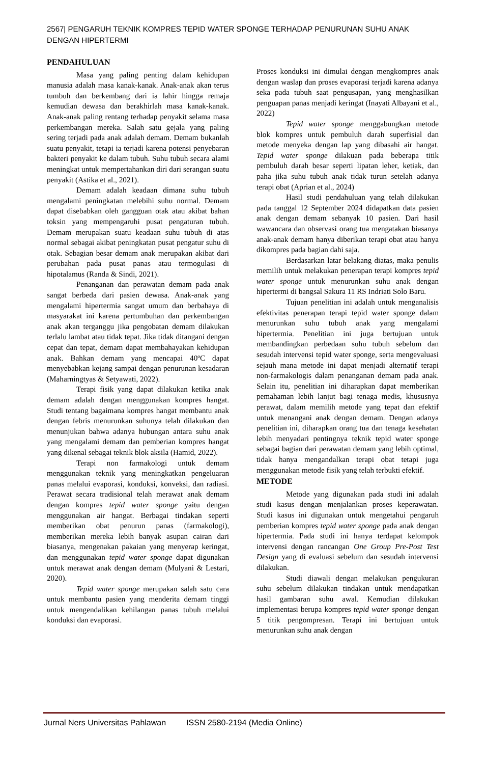2567| PENGARUH TEKNIK KOMPRES TEPID WATER SPONGE TERHADAP PENURUNAN SUHU ANAK DENGAN HIPERTERMI
PENDAHULUAN
Masa yang paling penting dalam kehidupan manusia adalah masa kanak-kanak. Anak-anak akan terus tumbuh dan berkembang dari ia lahir hingga remaja kemudian dewasa dan berakhirlah masa kanak-kanak. Anak-anak paling rentang terhadap penyakit selama masa perkembangan mereka. Salah satu gejala yang paling sering terjadi pada anak adalah demam. Demam bukanlah suatu penyakit, tetapi ia terjadi karena potensi penyebaran bakteri penyakit ke dalam tubuh. Suhu tubuh secara alami meningkat untuk mempertahankan diri dari serangan suatu penyakit (Astika et al., 2021).
Demam adalah keadaan dimana suhu tubuh mengalami peningkatan melebihi suhu normal. Demam dapat disebabkan oleh gangguan otak atau akibat bahan toksin yang mempengaruhi pusat pengaturan tubuh. Demam merupakan suatu keadaan suhu tubuh di atas normal sebagai akibat peningkatan pusat pengatur suhu di otak. Sebagian besar demam anak merupakan akibat dari perubahan pada pusat panas atau termogulasi di hipotalamus (Randa & Sindi, 2021).
Penanganan dan perawatan demam pada anak sangat berbeda dari pasien dewasa. Anak-anak yang mengalami hipertermia sangat umum dan berbahaya di masyarakat ini karena pertumbuhan dan perkembangan anak akan terganggu jika pengobatan demam dilakukan terlalu lambat atau tidak tepat. Jika tidak ditangani dengan cepat dan tepat, demam dapat membahayakan kehidupan anak. Bahkan demam yang mencapai 40ºC dapat menyebabkan kejang sampai dengan penurunan kesadaran (Maharningtyas & Setyawati, 2022).
Terapi fisik yang dapat dilakukan ketika anak demam adalah dengan menggunakan kompres hangat. Studi tentang bagaimana kompres hangat membantu anak dengan febris menurunkan suhunya telah dilakukan dan menunjukan bahwa adanya hubungan antara suhu anak yang mengalami demam dan pemberian kompres hangat yang dikenal sebagai teknik blok aksila (Hamid, 2022).
Terapi non farmakologi untuk demam menggunakan teknik yang meningkatkan pengeluaran panas melalui evaporasi, konduksi, konveksi, dan radiasi. Perawat secara tradisional telah merawat anak demam dengan kompres tepid water sponge yaitu dengan menggunakan air hangat. Berbagai tindakan seperti memberikan obat penurun panas (farmakologi), memberikan mereka lebih banyak asupan cairan dari biasanya, mengenakan pakaian yang menyerap keringat, dan menggunakan tepid water sponge dapat digunakan untuk merawat anak dengan demam (Mulyani & Lestari, 2020).
Tepid water sponge merupakan salah satu cara untuk membantu pasien yang menderita demam tinggi untuk mengendalikan kehilangan panas tubuh melalui konduksi dan evaporasi.
Proses konduksi ini dimulai dengan mengkompres anak dengan waslap dan proses evaporasi terjadi karena adanya seka pada tubuh saat pengusapan, yang menghasilkan penguapan panas menjadi keringat (Inayati Albayani et al., 2022)
Tepid water sponge menggabungkan metode blok kompres untuk pembuluh darah superfisial dan metode menyeka dengan lap yang dibasahi air hangat. Tepid water sponge dilakuan pada beberapa titik pembuluh darah besar seperti lipatan leher, ketiak, dan paha jika suhu tubuh anak tidak turun setelah adanya terapi obat (Aprian et al., 2024)
Hasil studi pendahuluan yang telah dilakukan pada tanggal 12 September 2024 didapatkan data pasien anak dengan demam sebanyak 10 pasien. Dari hasil wawancara dan observasi orang tua mengatakan biasanya anak-anak demam hanya diberikan terapi obat atau hanya dikompres pada bagian dahi saja.
Berdasarkan latar belakang diatas, maka penulis memilih untuk melakukan penerapan terapi kompres tepid water sponge untuk menurunkan suhu anak dengan hipertermi di bangsal Sakura 11 RS Indriati Solo Baru.
Tujuan penelitian ini adalah untuk menganalisis efektivitas penerapan terapi tepid water sponge dalam menurunkan suhu tubuh anak yang mengalami hipertermia. Penelitian ini juga bertujuan untuk membandingkan perbedaan suhu tubuh sebelum dan sesudah intervensi tepid water sponge, serta mengevaluasi sejauh mana metode ini dapat menjadi alternatif terapi non-farmakologis dalam penanganan demam pada anak. Selain itu, penelitian ini diharapkan dapat memberikan pemahaman lebih lanjut bagi tenaga medis, khususnya perawat, dalam memilih metode yang tepat dan efektif untuk menangani anak dengan demam. Dengan adanya penelitian ini, diharapkan orang tua dan tenaga kesehatan lebih menyadari pentingnya teknik tepid water sponge sebagai bagian dari perawatan demam yang lebih optimal, tidak hanya mengandalkan terapi obat tetapi juga menggunakan metode fisik yang telah terbukti efektif.
METODE
Metode yang digunakan pada studi ini adalah studi kasus dengan menjalankan proses keperawatan. Studi kasus ini digunakan untuk mengetahui pengaruh pemberian kompres tepid water sponge pada anak dengan hipertermia. Pada studi ini hanya terdapat kelompok intervensi dengan rancangan One Group Pre-Post Test Design yang di evaluasi sebelum dan sesudah intervensi dilakukan.
Studi diawali dengan melakukan pengukuran suhu sebelum dilakukan tindakan untuk mendapatkan hasil gambaran suhu awal. Kemudian dilakukan implementasi berupa kompres tepid water sponge dengan 5 titik pengompresan. Terapi ini bertujuan untuk menurunkan suhu anak dengan
Jurnal Ners Universitas Pahlawan ISSN 2580-2194 (Media Online)